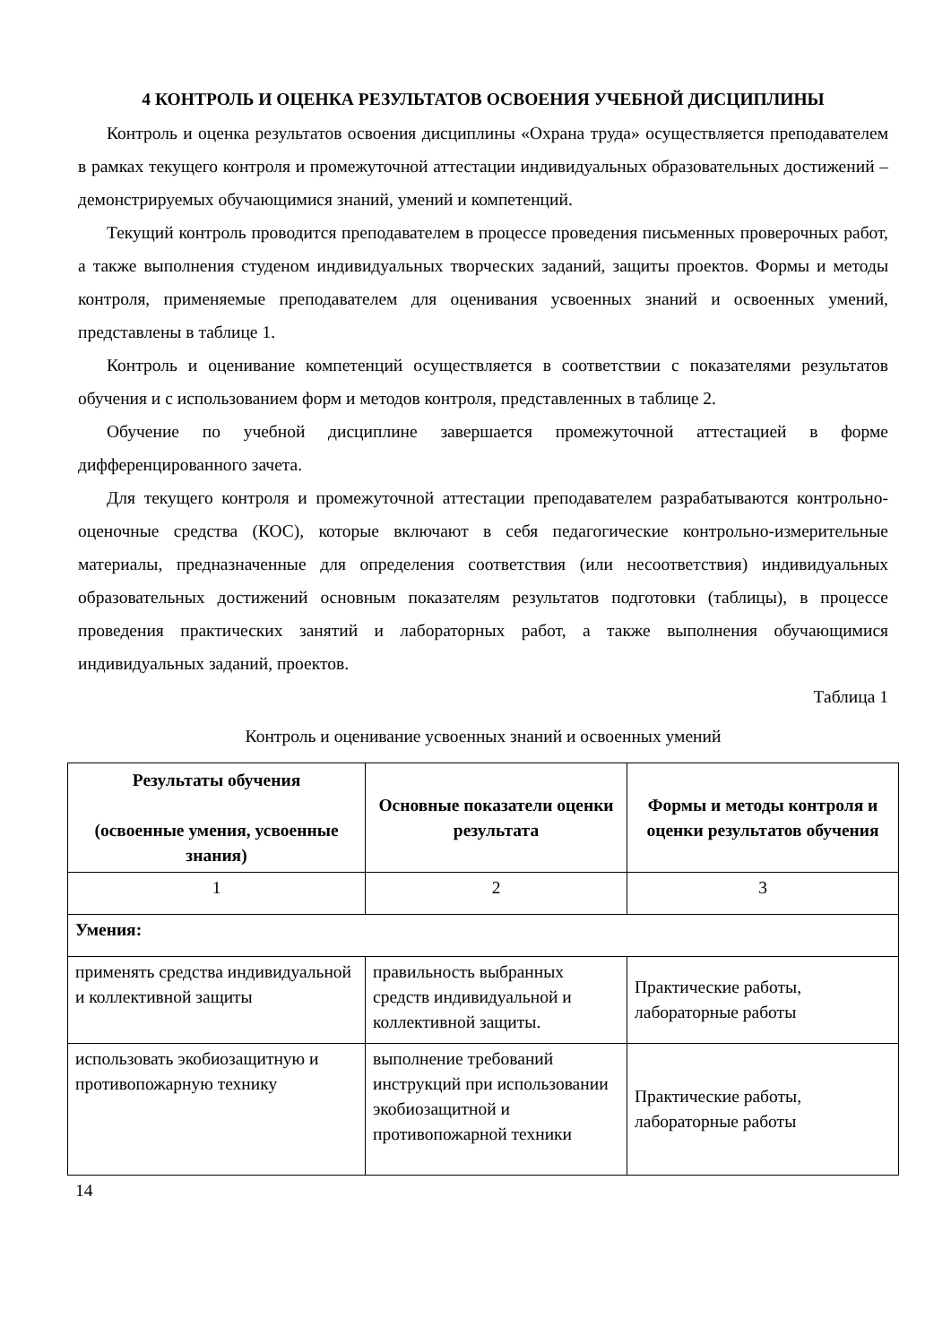4 КОНТРОЛЬ И ОЦЕНКА РЕЗУЛЬТАТОВ ОСВОЕНИЯ УЧЕБНОЙ ДИСЦИПЛИНЫ
Контроль и оценка результатов освоения дисциплины «Охрана труда» осуществляется преподавателем в рамках текущего контроля и промежуточной аттестации индивидуальных образовательных достижений – демонстрируемых обучающимися знаний, умений и компетенций.
Текущий контроль проводится преподавателем в процессе проведения письменных проверочных работ, а также выполнения студеном индивидуальных творческих заданий, защиты проектов. Формы и методы контроля, применяемые преподавателем для оценивания усвоенных знаний и освоенных умений, представлены в таблице 1.
Контроль и оценивание компетенций осуществляется в соответствии с показателями результатов обучения и с использованием форм и методов контроля, представленных в таблице 2.
Обучение по учебной дисциплине завершается промежуточной аттестацией в форме дифференцированного зачета.
Для текущего контроля и промежуточной аттестации преподавателем разрабатываются контрольно-оценочные средства (КОС), которые включают в себя педагогические контрольно-измерительные материалы, предназначенные для определения соответствия (или несоответствия) индивидуальных образовательных достижений основным показателям результатов подготовки (таблицы), в процессе проведения практических занятий и лабораторных работ, а также выполнения обучающимися индивидуальных заданий, проектов.
Таблица 1
Контроль и оценивание усвоенных знаний и освоенных умений
| Результаты обучения (освоенные умения, усвоенные знания) | Основные показатели оценки результата | Формы и методы контроля и оценки результатов обучения |
| --- | --- | --- |
| 1 | 2 | 3 |
| Умения: | | |
| применять средства индивидуальной и коллективной защиты | правильность выбранных средств индивидуальной и коллективной защиты. | Практические работы, лабораторные работы |
| использовать экобиозащитную и противопожарную технику | выполнение требований инструкций при использовании экобиозащитной и противопожарной техники | Практические работы, лабораторные работы |
14